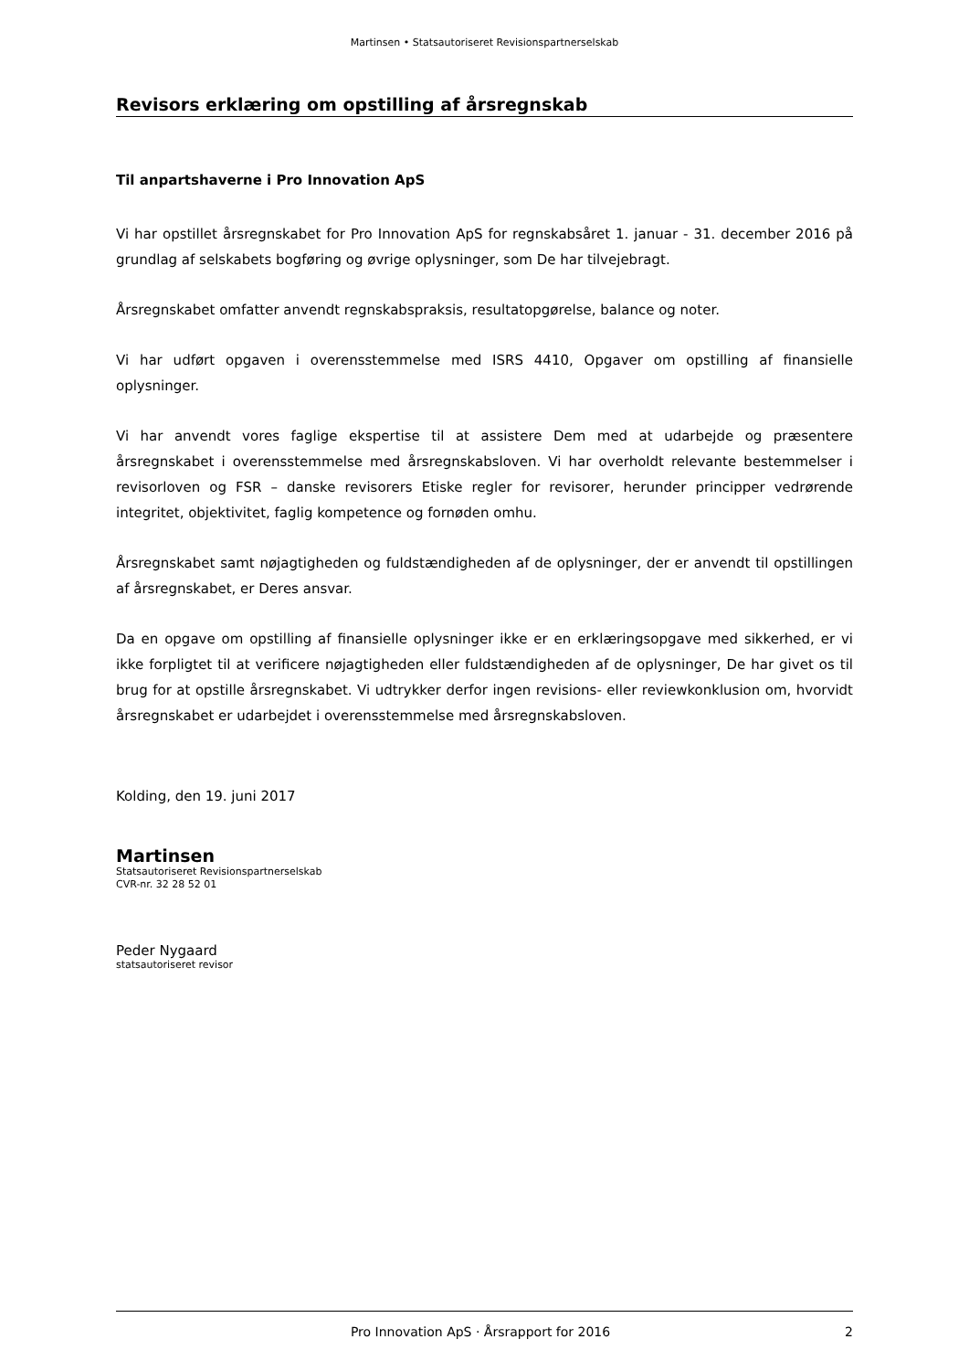Martinsen • Statsautoriseret Revisionspartnerselskab
Revisors erklæring om opstilling af årsregnskab
Til anpartshaverne i Pro Innovation ApS
Vi har opstillet årsregnskabet for Pro Innovation ApS for regnskabsåret 1. januar - 31. december 2016 på grundlag af selskabets bogføring og øvrige oplysninger, som De har tilvejebragt.
Årsregnskabet omfatter anvendt regnskabspraksis, resultatopgørelse, balance og noter.
Vi har udført opgaven i overensstemmelse med ISRS 4410, Opgaver om opstilling af finansielle oplysninger.
Vi har anvendt vores faglige ekspertise til at assistere Dem med at udarbejde og præsentere årsregnskabet i overensstemmelse med årsregnskabsloven. Vi har overholdt relevante bestemmelser i revisorloven og FSR – danske revisorers Etiske regler for revisorer, herunder principper vedrørende integritet, objektivitet, faglig kompetence og fornøden omhu.
Årsregnskabet samt nøjagtigheden og fuldstændigheden af de oplysninger, der er anvendt til opstillingen af årsregnskabet, er Deres ansvar.
Da en opgave om opstilling af finansielle oplysninger ikke er en erklæringsopgave med sikkerhed, er vi ikke forpligtet til at verificere nøjagtigheden eller fuldstændigheden af de oplysninger, De har givet os til brug for at opstille årsregnskabet. Vi udtrykker derfor ingen revisions- eller reviewkonklusion om, hvorvidt årsregnskabet er udarbejdet i overensstemmelse med årsregnskabsloven.
Kolding, den 19. juni 2017
Martinsen
Statsautoriseret Revisionspartnerselskab
CVR-nr. 32 28 52 01
Peder Nygaard
statsautoriseret revisor
Pro Innovation ApS · Årsrapport for 2016 2